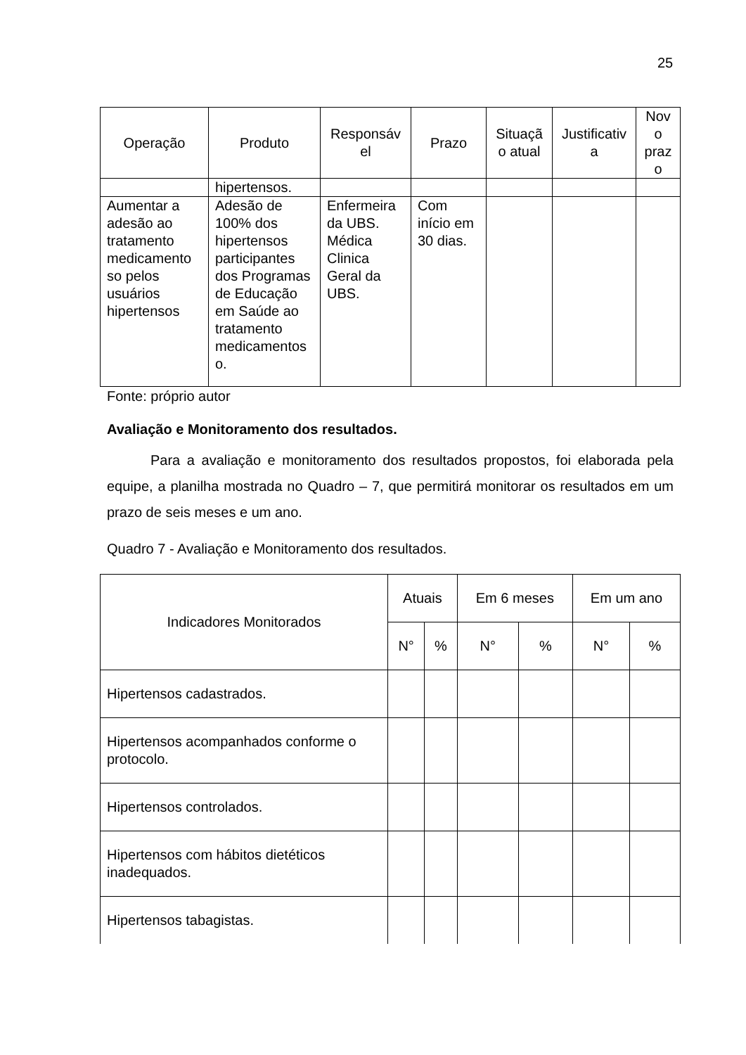25
| Operação | Produto | Responsáv el | Prazo | Situaçã o atual | Justificativ a | Nov o praz o |
| --- | --- | --- | --- | --- | --- | --- |
| | hipertensos. | | | | | |
| Aumentar a adesão ao tratamento medicamento so pelos usuários hipertensos | Adesão de 100% dos hipertensos participantes dos Programas de Educação em Saúde ao tratamento medicamentos o. | Enfermeira da UBS. Médica Clinica Geral da UBS. | Com início em 30 dias. | | | |
Fonte: próprio autor
Avaliação e Monitoramento dos resultados.
Para a avaliação e monitoramento dos resultados propostos, foi elaborada pela equipe, a planilha mostrada no Quadro – 7, que permitirá monitorar os resultados em um prazo de seis meses e um ano.
Quadro 7 - Avaliação e Monitoramento dos resultados.
| Indicadores Monitorados | Atuais | | Em 6 meses | | Em um ano | |
| --- | --- | --- | --- | --- | --- | --- |
| | N° | % | N° | % | N° | % |
| Hipertensos cadastrados. | | | | | | |
| Hipertensos acompanhados conforme o protocolo. | | | | | | |
| Hipertensos controlados. | | | | | | |
| Hipertensos com hábitos dietéticos inadequados. | | | | | | |
| Hipertensos tabagistas. | | | | | | |